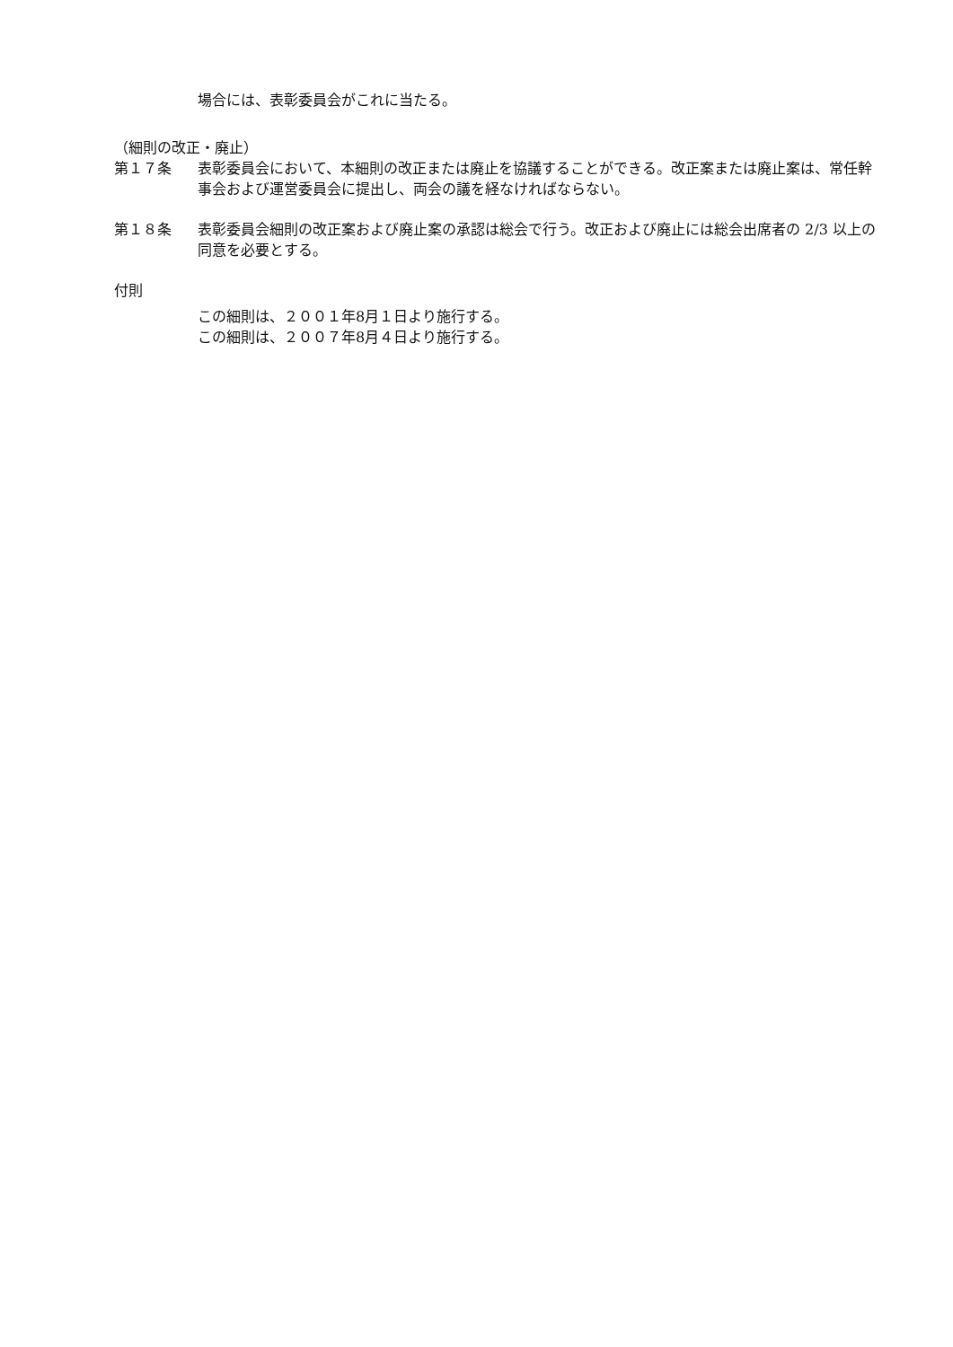場合には、表彰委員会がこれに当たる。
（細則の改正・廃止）
第１７条 表彰委員会において、本細則の改正または廃止を協議することができる。改正案または廃止案は、常任幹事会および運営委員会に提出し、両会の議を経なければならない。
第１８条 表彰委員会細則の改正案および廃止案の承認は総会で行う。改正および廃止には総会出席者の 2/3 以上の同意を必要とする。
付則
この細則は、２００１年8月１日より施行する。
この細則は、２００７年8月４日より施行する。